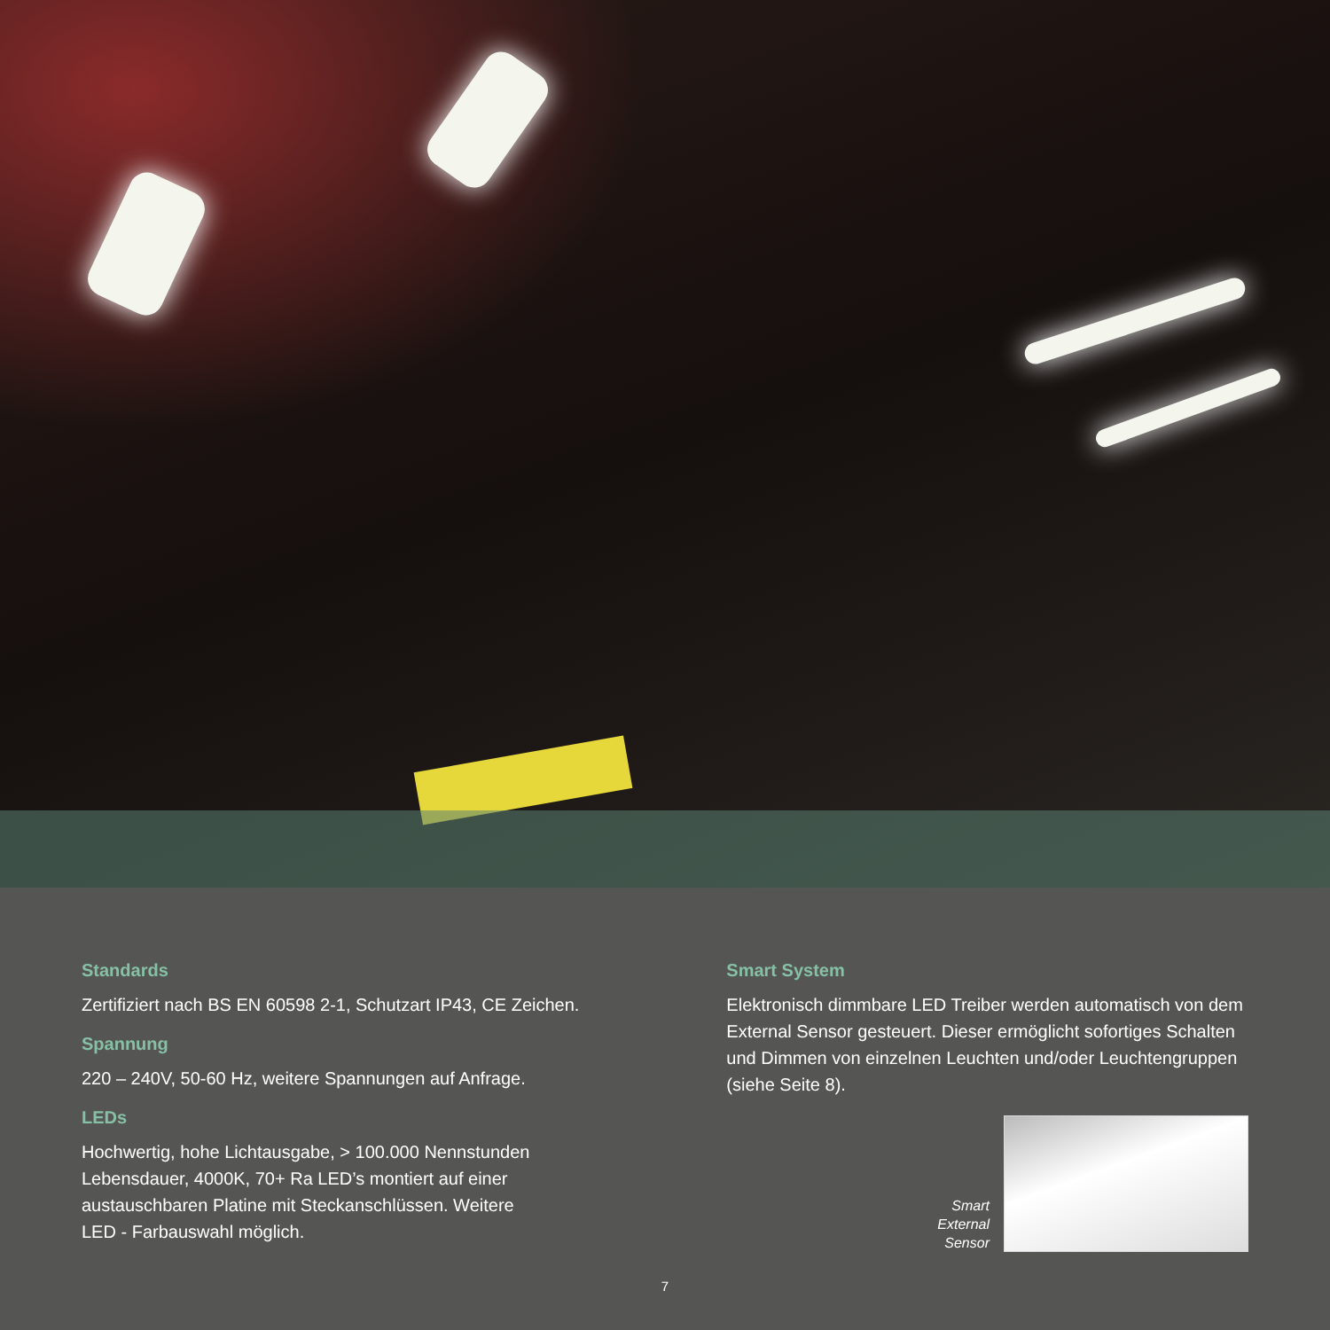Standards
Zertifiziert nach BS EN 60598 2-1, Schutzart IP43, CE Zeichen.
Spannung
220 – 240V, 50-60 Hz, weitere Spannungen auf Anfrage.
LEDs
Hochwertig, hohe Lichtausgabe, > 100.000 Nennstunden
Lebensdauer, 4000K, 70+ Ra LED’s montiert auf einer
austauschbaren Platine mit Steckanschlüssen. Weitere
LED - Farbauswahl möglich.
Smart System
Elektronisch dimmbare LED Treiber werden automatisch von dem External Sensor gesteuert. Dieser ermöglicht sofortiges Schalten und Dimmen von einzelnen Leuchten und/oder Leuchtengruppen (siehe Seite 8).
Smart
External
Sensor
7